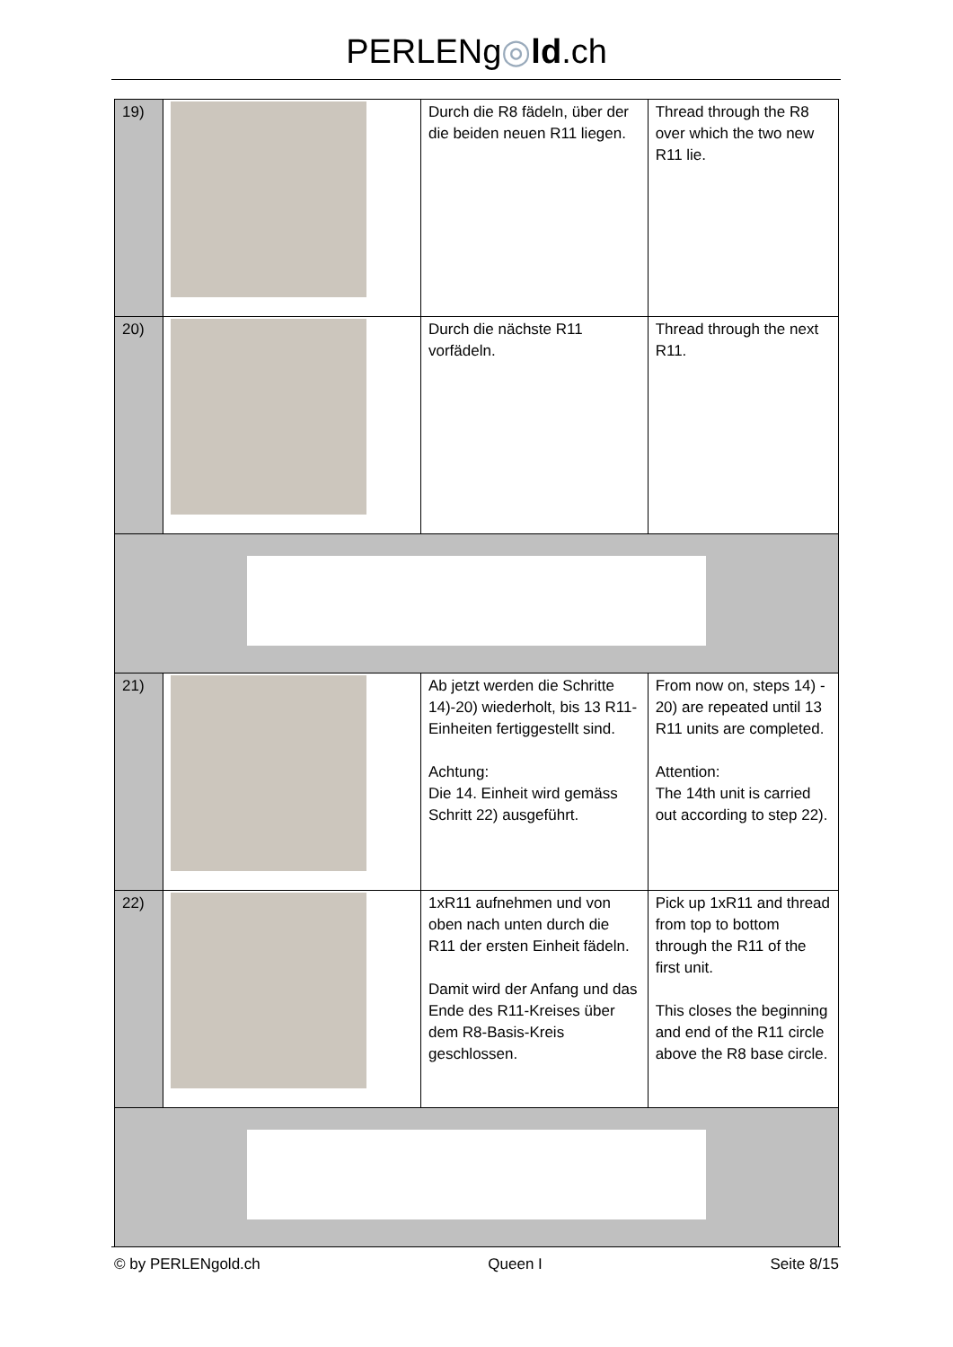PERLENg◎ld.ch
| 19) | | Durch die R8 fädeln, über der die beiden neuen R11 liegen. | Thread through the R8 over which the two new R11 lie. |
| 20) | | Durch die nächste R11 vorfädeln. | Thread through the next R11. |
| 21) | | Ab jetzt werden die Schritte 14)-20) wiederholt, bis 13 R11-Einheiten fertiggestellt sind. Achtung: Die 14. Einheit wird gemäss Schritt 22) ausgeführt. | From now on, steps 14) - 20) are repeated until 13 R11 units are completed. Attention: The 14th unit is carried out according to step 22). |
| 22) | | 1xR11 aufnehmen und von oben nach unten durch die R11 der ersten Einheit fädeln. Damit wird der Anfang und das Ende des R11-Kreises über dem R8-Basis-Kreis geschlossen. | Pick up 1xR11 and thread from top to bottom through the R11 of the first unit. This closes the beginning and end of the R11 circle above the R8 base circle. |
© by PERLENgold.ch Queen I Seite 8/15